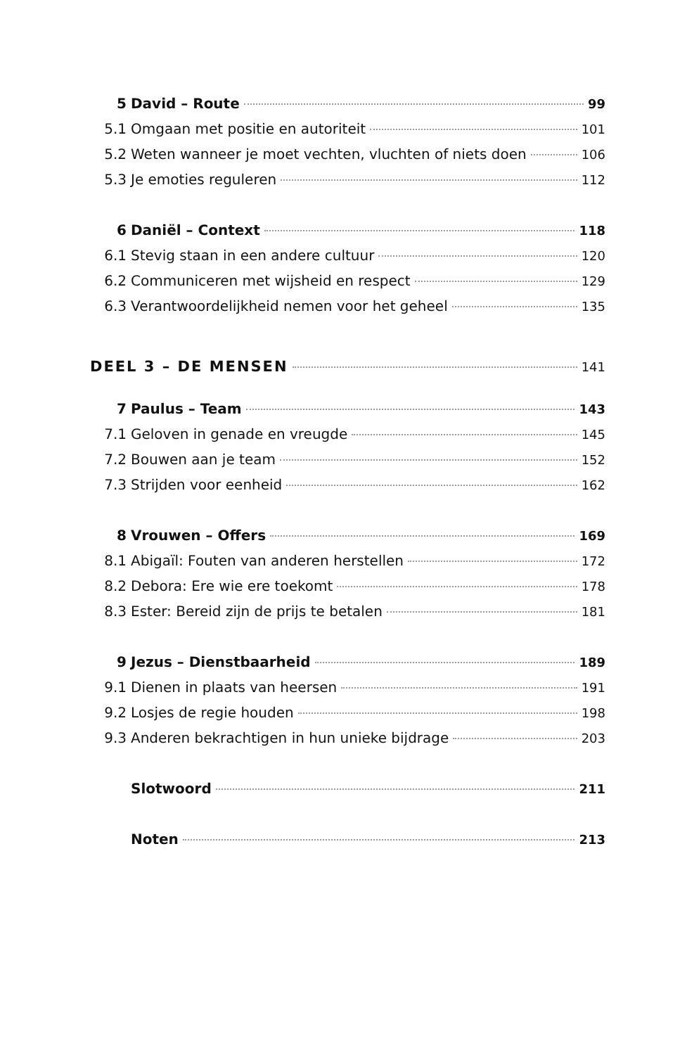5 David – Route 99
5.1 Omgaan met positie en autoriteit 101
5.2 Weten wanneer je moet vechten, vluchten of niets doen 106
5.3 Je emoties reguleren 112
6 Daniël – Context 118
6.1 Stevig staan in een andere cultuur 120
6.2 Communiceren met wijsheid en respect 129
6.3 Verantwoordelijkheid nemen voor het geheel 135
DEEL 3 – DE MENSEN 141
7 Paulus – Team 143
7.1 Geloven in genade en vreugde 145
7.2 Bouwen aan je team 152
7.3 Strijden voor eenheid 162
8 Vrouwen – Offers 169
8.1 Abigaïl: Fouten van anderen herstellen 172
8.2 Debora: Ere wie ere toekomt 178
8.3 Ester: Bereid zijn de prijs te betalen 181
9 Jezus – Dienstbaarheid 189
9.1 Dienen in plaats van heersen 191
9.2 Losjes de regie houden 198
9.3 Anderen bekrachtigen in hun unieke bijdrage 203
Slotwoord 211
Noten 213